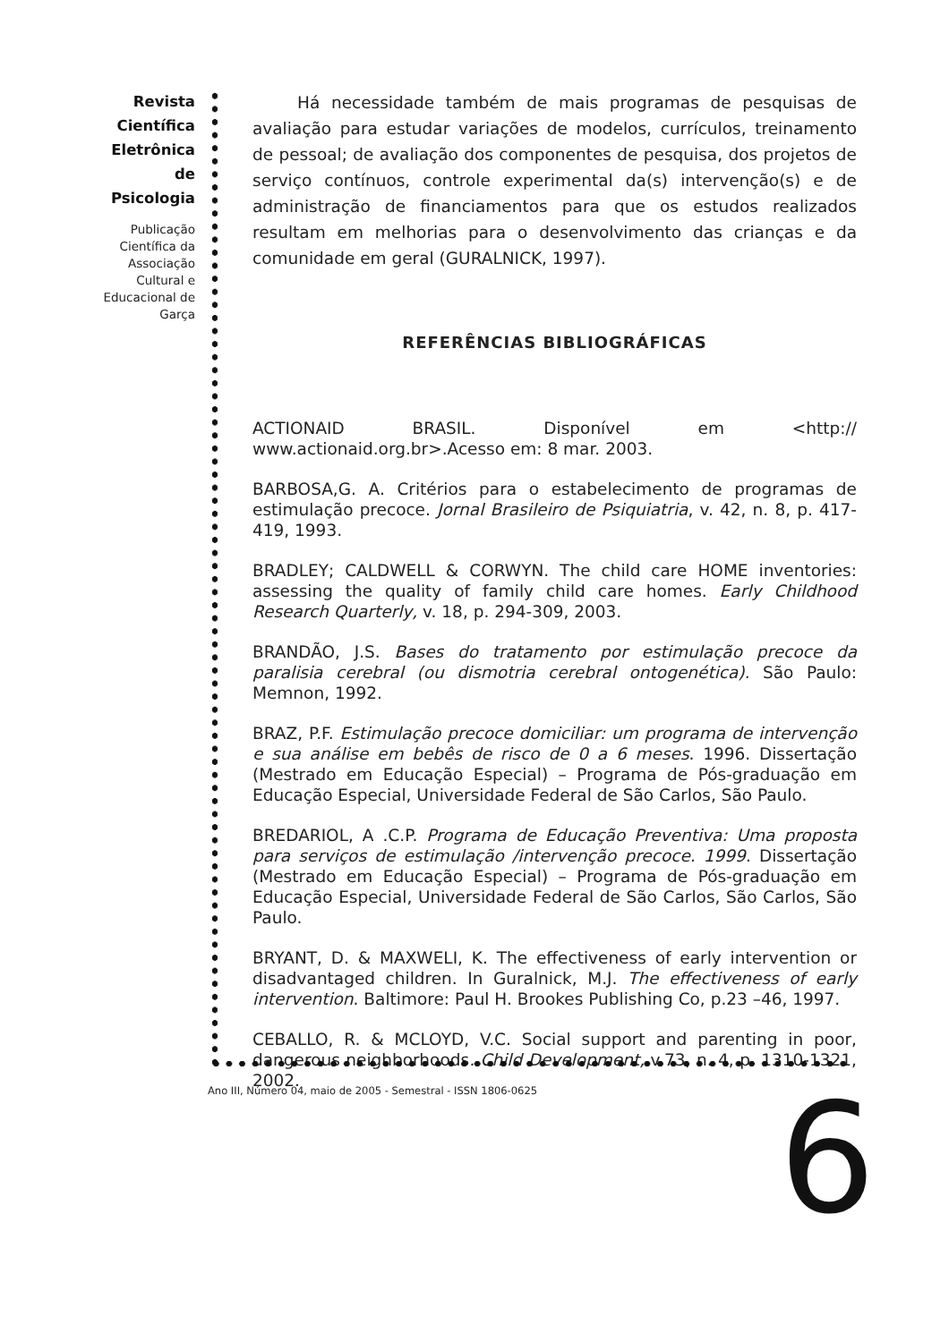Revista Científica Eletrônica de Psicologia
Publicação Científica da Associação Cultural e Educacional de Garça
Há necessidade também de mais programas de pesquisas de avaliação para estudar variações de modelos, currículos, treinamento de pessoal; de avaliação dos componentes de pesquisa, dos projetos de serviço contínuos, controle experimental da(s) intervenção(s) e de administração de financiamentos para que os estudos realizados resultam em melhorias para o desenvolvimento das crianças e da comunidade em geral (GURALNICK, 1997).
REFERÊNCIAS BIBLIOGRÁFICAS
ACTIONAID BRASIL. Disponível em <http:// www.actionaid.org.br>.Acesso em: 8 mar. 2003.
BARBOSA,G. A. Critérios para o estabelecimento de programas de estimulação precoce. Jornal Brasileiro de Psiquiatria, v. 42, n. 8, p. 417-419, 1993.
BRADLEY; CALDWELL & CORWYN. The child care HOME inventories: assessing the quality of family child care homes. Early Childhood Research Quarterly, v. 18, p. 294-309, 2003.
BRANDÃO, J.S. Bases do tratamento por estimulação precoce da paralisia cerebral (ou dismotria cerebral ontogenética). São Paulo: Memnon, 1992.
BRAZ, P.F. Estimulação precoce domiciliar: um programa de intervenção e sua análise em bebês de risco de 0 a 6 meses. 1996. Dissertação (Mestrado em Educação Especial) – Programa de Pós-graduação em Educação Especial, Universidade Federal de São Carlos, São Paulo.
BREDARIOL, A .C.P. Programa de Educação Preventiva: Uma proposta para serviços de estimulação /intervenção precoce. 1999. Dissertação (Mestrado em Educação Especial) – Programa de Pós-graduação em Educação Especial, Universidade Federal de São Carlos, São Carlos, São Paulo.
BRYANT, D. & MAXWELI, K. The effectiveness of early intervention or disadvantaged children. In Guralnick, M.J. The effectiveness of early intervention. Baltimore: Paul H. Brookes Publishing Co, p.23 –46, 1997.
CEBALLO, R. & MCLOYD, V.C. Social support and parenting in poor, dangerous neighborhoods. Child Development, v.73, n. 4, p. 1310-1321, 2002.
Ano III, Número 04, maio de 2005 - Semestral - ISSN 1806-0625
6